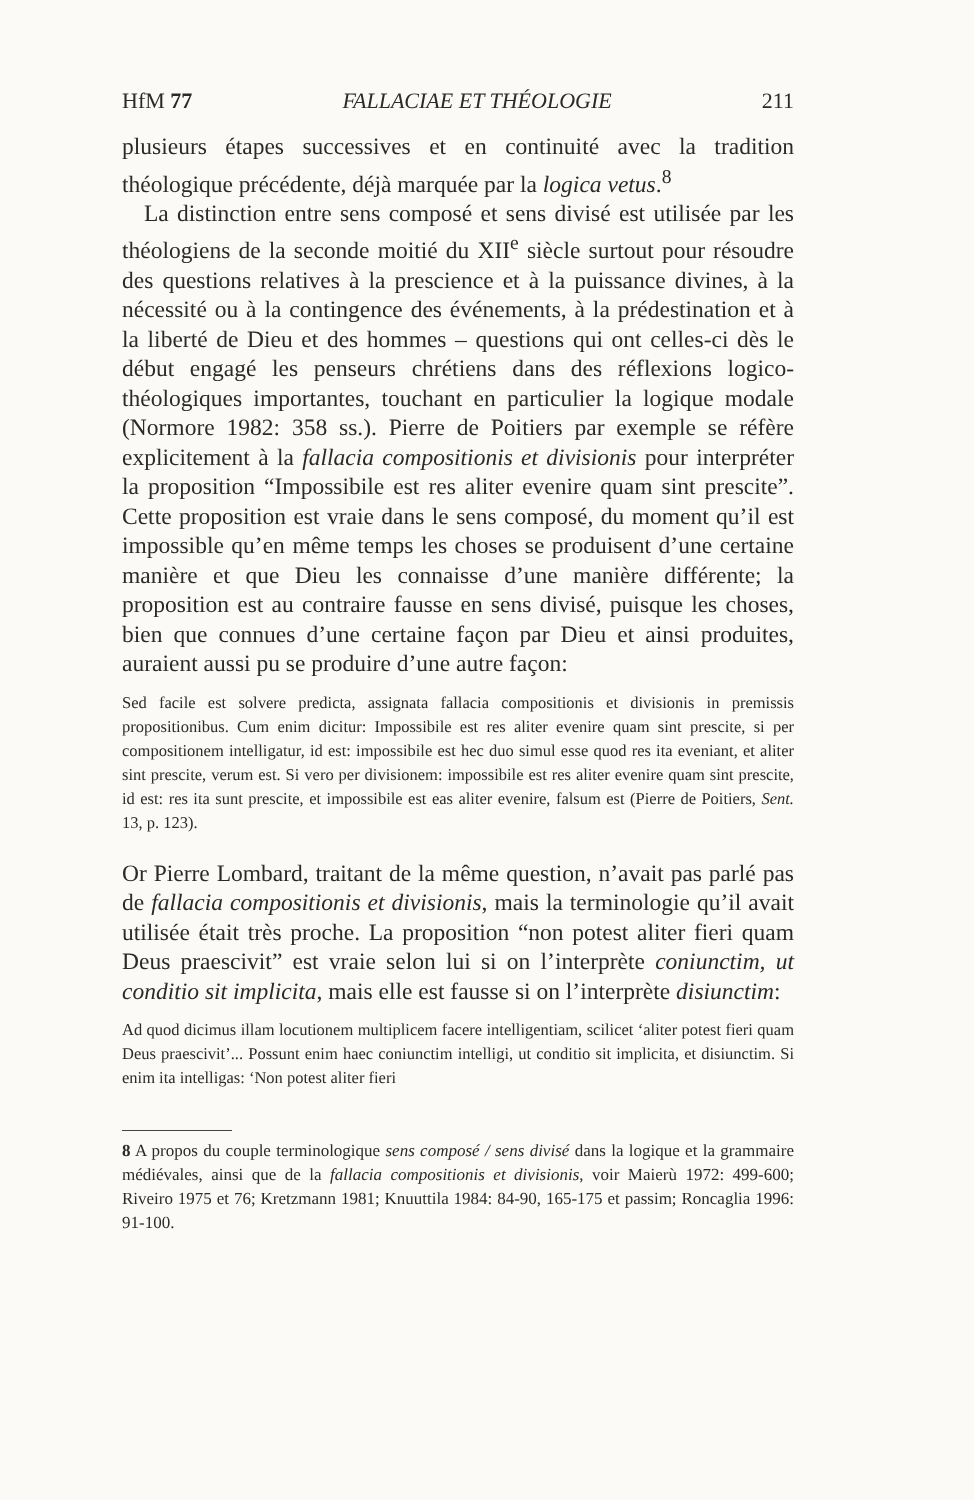HfM 77 FALLACIAE ET THÉOLOGIE 211
plusieurs étapes successives et en continuité avec la tradition théologique précédente, déjà marquée par la logica vetus.<sup>8</sup>
La distinction entre sens composé et sens divisé est utilisée par les théologiens de la seconde moitié du XII<sup>e</sup> siècle surtout pour résoudre des questions relatives à la prescience et à la puissance divines, à la nécessité ou à la contingence des événements, à la prédestination et à la liberté de Dieu et des hommes – questions qui ont celles-ci dès le début engagé les penseurs chrétiens dans des réflexions logico-théologiques importantes, touchant en particulier la logique modale (Normore 1982: 358 ss.). Pierre de Poitiers par exemple se réfère explicitement à la fallacia compositionis et divisionis pour interpréter la proposition “Impossibile est res aliter evenire quam sint prescite”. Cette proposition est vraie dans le sens composé, du moment qu’il est impossible qu’en même temps les choses se produisent d’une certaine manière et que Dieu les connaisse d’une manière différente; la proposition est au contraire fausse en sens divisé, puisque les choses, bien que connues d’une certaine façon par Dieu et ainsi produites, auraient aussi pu se produire d’une autre façon:
Sed facile est solvere predicta, assignata fallacia compositionis et divisionis in premissis propositionibus. Cum enim dicitur: Impossibile est res aliter evenire quam sint prescite, si per compositionem intelligatur, id est: impossibile est hec duo simul esse quod res ita eveniant, et aliter sint prescite, verum est. Si vero per divisionem: impossibile est res aliter evenire quam sint prescite, id est: res ita sunt prescite, et impossibile est eas aliter evenire, falsum est (Pierre de Poitiers, Sent. 13, p. 123).
Or Pierre Lombard, traitant de la même question, n’avait pas parlé pas de fallacia compositionis et divisionis, mais la terminologie qu’il avait utilisée était très proche. La proposition “non potest aliter fieri quam Deus praescivit” est vraie selon lui si on l’interprète coniunctim, ut conditio sit implicita, mais elle est fausse si on l’interprète disiunctim:
Ad quod dicimus illam locutionem multiplicem facere intelligentiam, scilicet ‘aliter potest fieri quam Deus praescivit’... Possunt enim haec coniunctim intelligi, ut conditio sit implicita, et disiunctim. Si enim ita intelligas: ‘Non potest aliter fieri
8 A propos du couple terminologique sens composé / sens divisé dans la logique et la grammaire médiévales, ainsi que de la fallacia compositionis et divisionis, voir Maierù 1972: 499-600; Riveiro 1975 et 76; Kretzmann 1981; Knuuttila 1984: 84-90, 165-175 et passim; Roncaglia 1996: 91-100.